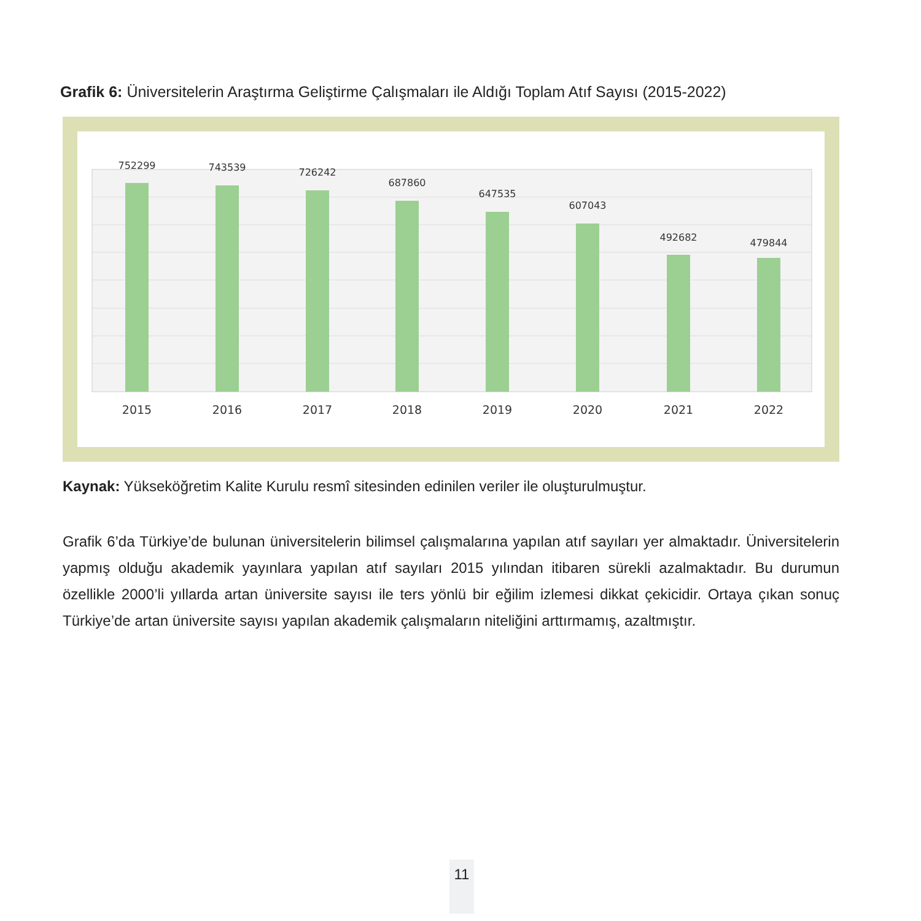Grafik 6: Üniversitelerin Araştırma Geliştirme Çalışmaları ile Aldığı Toplam Atıf Sayısı (2015-2022)
752299
743539
726242
687860
647535
607043
492682
479844
2015
2016
2017
2018
2019
2020
2021
2022
Kaynak: Yükseköğretim Kalite Kurulu resmî sitesinden edinilen veriler ile oluşturulmuştur.
Grafik 6’da Türkiye’de bulunan üniversitelerin bilimsel çalışmalarına yapılan atıf sayıları yer almaktadır. Üniversitelerin yapmış olduğu akademik yayınlara yapılan atıf sayıları 2015 yılından itibaren sürekli azalmaktadır. Bu durumun özellikle 2000’li yıllarda artan üniversite sayısı ile ters yönlü bir eğilim izlemesi dikkat çekicidir. Ortaya çıkan sonuç Türkiye’de artan üniversite sayısı yapılan akademik çalışmaların niteliğini arttırmamış, azaltmıştır.
11